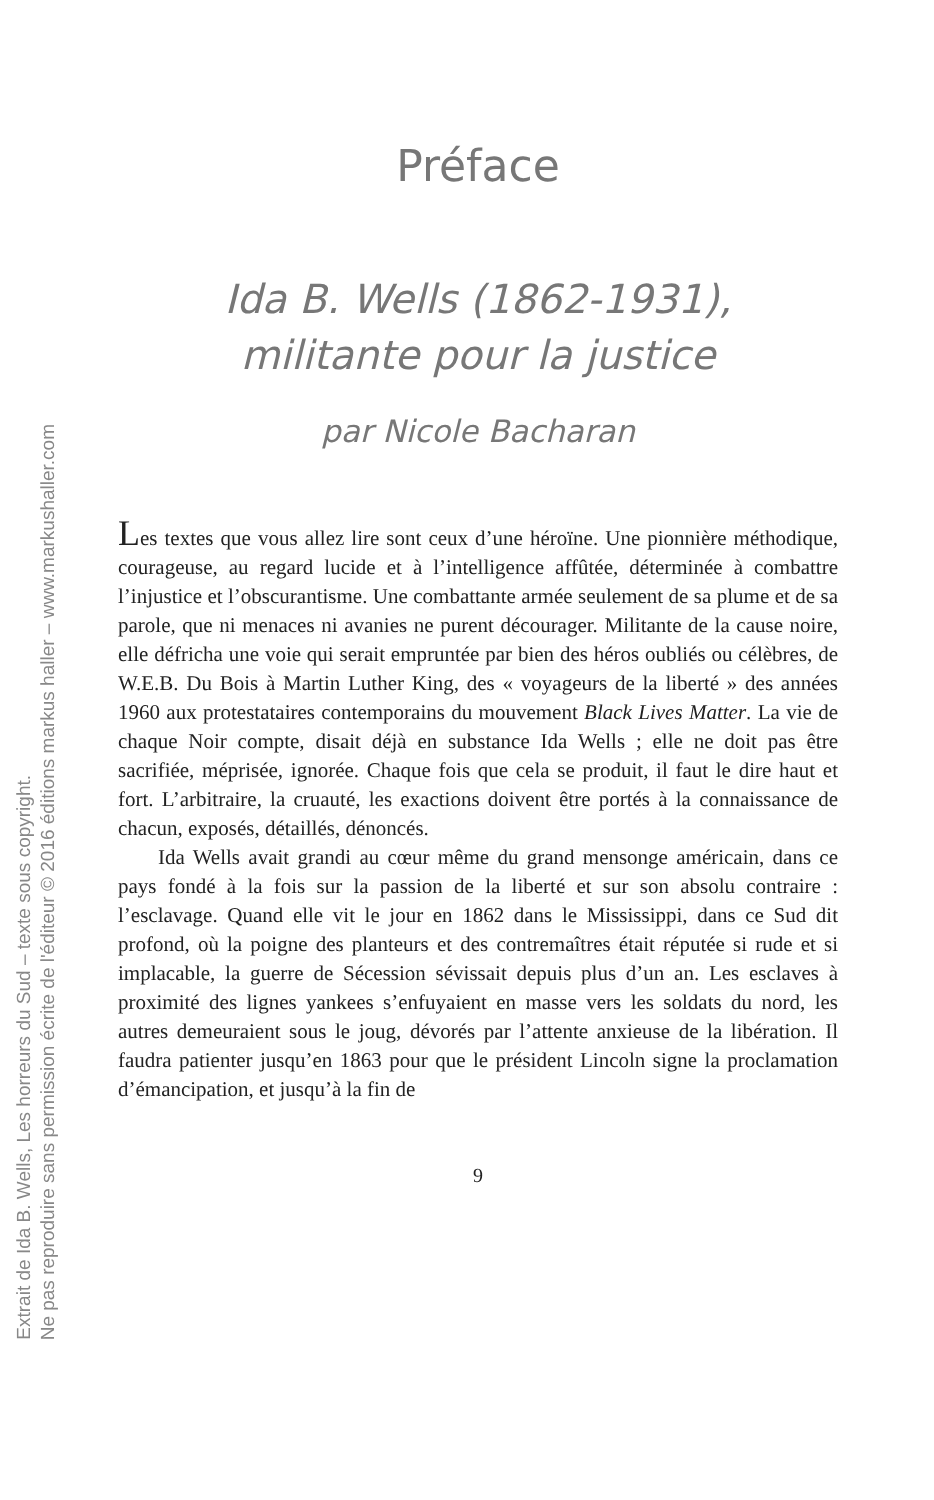Extrait de Ida B. Wells, Les horreurs du Sud – texte sous copyright.
Ne pas reproduire sans permission écrite de l'éditeur © 2016 éditions markus haller – www.markushaller.com
Préface
Ida B. Wells (1862-1931),
militante pour la justice
par Nicole Bacharan
Les textes que vous allez lire sont ceux d’une héroïne. Une pionnière méthodique, courageuse, au regard lucide et à l’intelligence affûtée, déterminée à combattre l’injustice et l’obscurantisme. Une combattante armée seulement de sa plume et de sa parole, que ni menaces ni avanies ne purent décourager. Militante de la cause noire, elle défricha une voie qui serait empruntée par bien des héros oubliés ou célèbres, de W.E.B. Du Bois à Martin Luther King, des « voyageurs de la liberté » des années 1960 aux protestataires contemporains du mouvement Black Lives Matter. La vie de chaque Noir compte, disait déjà en substance Ida Wells ; elle ne doit pas être sacrifiée, méprisée, ignorée. Chaque fois que cela se produit, il faut le dire haut et fort. L’arbitraire, la cruauté, les exactions doivent être portés à la connaissance de chacun, exposés, détaillés, dénoncés.
Ida Wells avait grandi au cœur même du grand mensonge américain, dans ce pays fondé à la fois sur la passion de la liberté et sur son absolu contraire : l’esclavage. Quand elle vit le jour en 1862 dans le Mississippi, dans ce Sud dit profond, où la poigne des planteurs et des contremaîtres était réputée si rude et si implacable, la guerre de Sécession sévissait depuis plus d’un an. Les esclaves à proximité des lignes yankees s’enfuyaient en masse vers les soldats du nord, les autres demeuraient sous le joug, dévorés par l’attente anxieuse de la libération. Il faudra patienter jusqu’en 1863 pour que le président Lincoln signe la proclamation d’émancipation, et jusqu’à la fin de
9